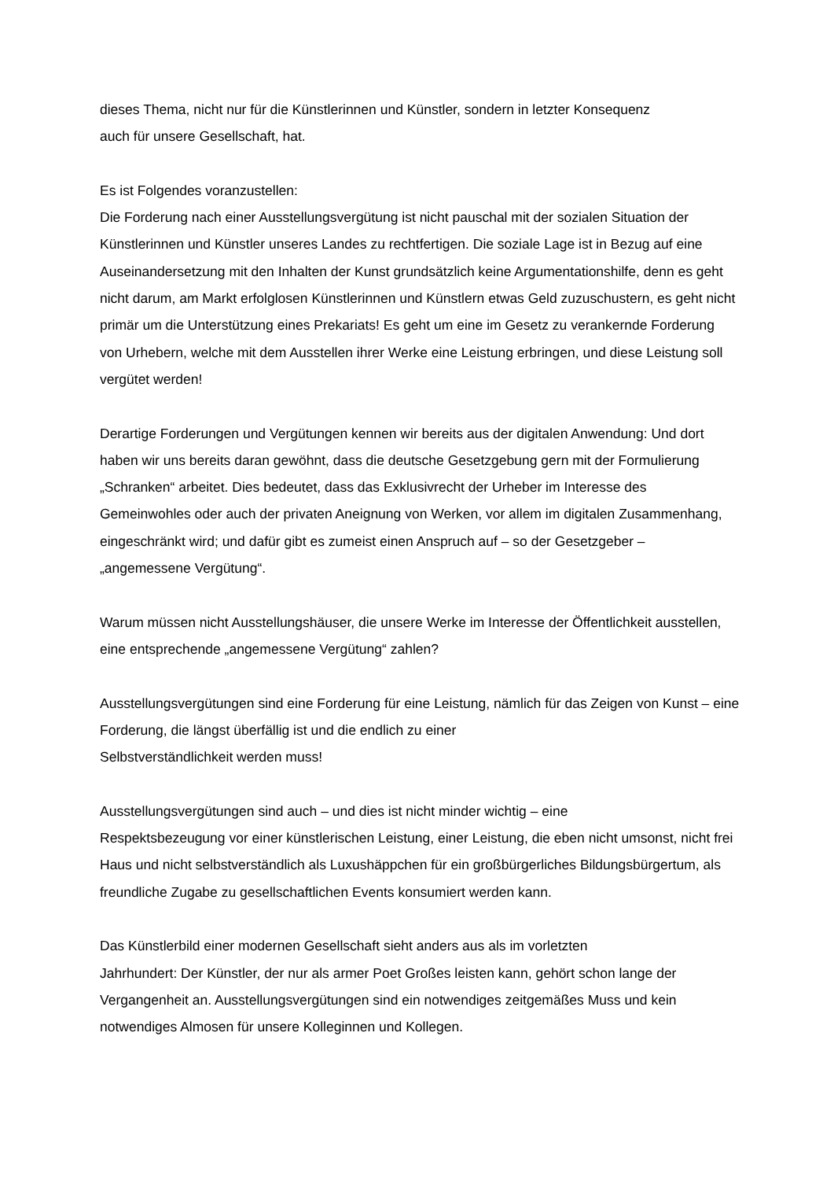dieses Thema, nicht nur für die Künstlerinnen und Künstler, sondern in letzter Konsequenz
auch für unsere Gesellschaft, hat.
Es ist Folgendes voranzustellen:
Die Forderung nach einer Ausstellungsvergütung ist nicht pauschal mit der sozialen Situation der Künstlerinnen und Künstler unseres Landes zu rechtfertigen. Die soziale Lage ist in Bezug auf eine Auseinandersetzung mit den Inhalten der Kunst grundsätzlich keine Argumentationshilfe, denn es geht nicht darum, am Markt erfolglosen Künstlerinnen und Künstlern etwas Geld zuzuschustern, es geht nicht primär um die Unterstützung eines Prekariats! Es geht um eine im Gesetz zu verankernde Forderung von Urhebern, welche mit dem Ausstellen ihrer Werke eine Leistung erbringen, und diese Leistung soll vergütet werden!
Derartige Forderungen und Vergütungen kennen wir bereits aus der digitalen Anwendung: Und dort haben wir uns bereits daran gewöhnt, dass die deutsche Gesetzgebung gern mit der Formulierung „Schranken“ arbeitet. Dies bedeutet, dass das Exklusivrecht der Urheber im Interesse des Gemeinwohles oder auch der privaten Aneignung von Werken, vor allem im digitalen Zusammenhang, eingeschränkt wird; und dafür gibt es zumeist einen Anspruch auf – so der Gesetzgeber – „angemessene Vergütung“.
Warum müssen nicht Ausstellungshäuser, die unsere Werke im Interesse der Öffentlichkeit ausstellen, eine entsprechende „angemessene Vergütung“ zahlen?
Ausstellungsvergütungen sind eine Forderung für eine Leistung, nämlich für das Zeigen von Kunst – eine Forderung, die längst überfällig ist und die endlich zu einer
Selbstverständlichkeit werden muss!
Ausstellungsvergütungen sind auch – und dies ist nicht minder wichtig – eine
Respektsbezeugung vor einer künstlerischen Leistung, einer Leistung, die eben nicht umsonst, nicht frei Haus und nicht selbstverständlich als Luxushäppchen für ein großbürgerliches Bildungsbürgertum, als freundliche Zugabe zu gesellschaftlichen Events konsumiert werden kann.
Das Künstlerbild einer modernen Gesellschaft sieht anders aus als im vorletzten
Jahrhundert: Der Künstler, der nur als armer Poet Großes leisten kann, gehört schon lange der Vergangenheit an. Ausstellungsvergütungen sind ein notwendiges zeitgemäßes Muss und kein notwendiges Almosen für unsere Kolleginnen und Kollegen.